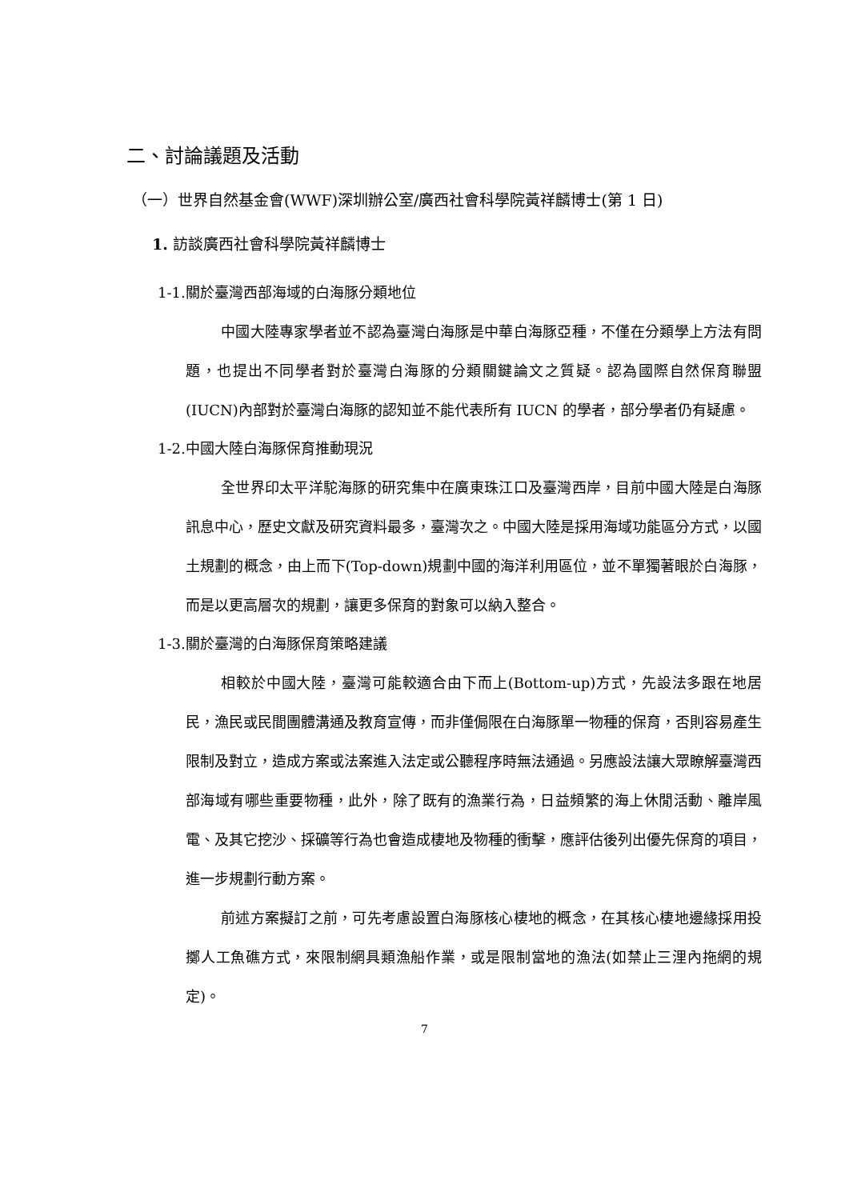二、討論議題及活動
（一）世界自然基金會(WWF)深圳辦公室/廣西社會科學院黃祥麟博士(第 1 日)
1. 訪談廣西社會科學院黃祥麟博士
1-1.關於臺灣西部海域的白海豚分類地位
中國大陸專家學者並不認為臺灣白海豚是中華白海豚亞種，不僅在分類學上方法有問題，也提出不同學者對於臺灣白海豚的分類關鍵論文之質疑。認為國際自然保育聯盟(IUCN)內部對於臺灣白海豚的認知並不能代表所有 IUCN 的學者，部分學者仍有疑慮。
1-2.中國大陸白海豚保育推動現況
全世界印太平洋駝海豚的研究集中在廣東珠江口及臺灣西岸，目前中國大陸是白海豚訊息中心，歷史文獻及研究資料最多，臺灣次之。中國大陸是採用海域功能區分方式，以國土規劃的概念，由上而下(Top-down)規劃中國的海洋利用區位，並不單獨著眼於白海豚，而是以更高層次的規劃，讓更多保育的對象可以納入整合。
1-3.關於臺灣的白海豚保育策略建議
相較於中國大陸，臺灣可能較適合由下而上(Bottom-up)方式，先設法多跟在地居民，漁民或民間團體溝通及教育宣傳，而非僅侷限在白海豚單一物種的保育，否則容易產生限制及對立，造成方案或法案進入法定或公聽程序時無法通過。另應設法讓大眾瞭解臺灣西部海域有哪些重要物種，此外，除了既有的漁業行為，日益頻繁的海上休閒活動、離岸風電、及其它挖沙、採礦等行為也會造成棲地及物種的衝擊，應評估後列出優先保育的項目，進一步規劃行動方案。
前述方案擬訂之前，可先考慮設置白海豚核心棲地的概念，在其核心棲地邊緣採用投擲人工魚礁方式，來限制網具類漁船作業，或是限制當地的漁法(如禁止三浬內拖網的規定)。
7